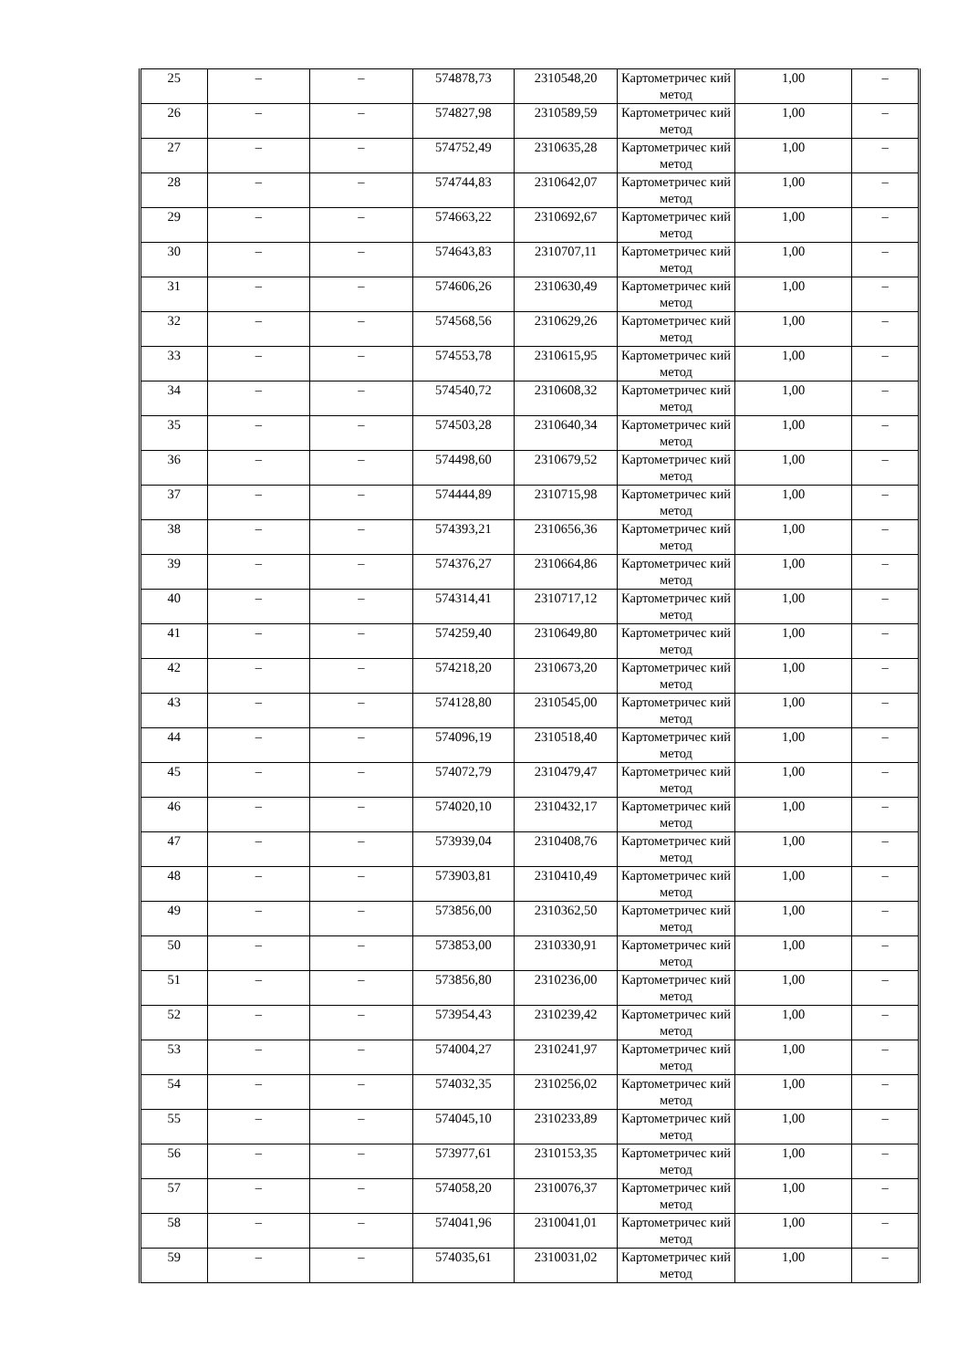| 25 | – | – | 574878,73 | 2310548,20 | Картометричес кий метод | 1,00 | – |
| 26 | – | – | 574827,98 | 2310589,59 | Картометричес кий метод | 1,00 | – |
| 27 | – | – | 574752,49 | 2310635,28 | Картометричес кий метод | 1,00 | – |
| 28 | – | – | 574744,83 | 2310642,07 | Картометричес кий метод | 1,00 | – |
| 29 | – | – | 574663,22 | 2310692,67 | Картометричес кий метод | 1,00 | – |
| 30 | – | – | 574643,83 | 2310707,11 | Картометричес кий метод | 1,00 | – |
| 31 | – | – | 574606,26 | 2310630,49 | Картометричес кий метод | 1,00 | – |
| 32 | – | – | 574568,56 | 2310629,26 | Картометричес кий метод | 1,00 | – |
| 33 | – | – | 574553,78 | 2310615,95 | Картометричес кий метод | 1,00 | – |
| 34 | – | – | 574540,72 | 2310608,32 | Картометричес кий метод | 1,00 | – |
| 35 | – | – | 574503,28 | 2310640,34 | Картометричес кий метод | 1,00 | – |
| 36 | – | – | 574498,60 | 2310679,52 | Картометричес кий метод | 1,00 | – |
| 37 | – | – | 574444,89 | 2310715,98 | Картометричес кий метод | 1,00 | – |
| 38 | – | – | 574393,21 | 2310656,36 | Картометричес кий метод | 1,00 | – |
| 39 | – | – | 574376,27 | 2310664,86 | Картометричес кий метод | 1,00 | – |
| 40 | – | – | 574314,41 | 2310717,12 | Картометричес кий метод | 1,00 | – |
| 41 | – | – | 574259,40 | 2310649,80 | Картометричес кий метод | 1,00 | – |
| 42 | – | – | 574218,20 | 2310673,20 | Картометричес кий метод | 1,00 | – |
| 43 | – | – | 574128,80 | 2310545,00 | Картометричес кий метод | 1,00 | – |
| 44 | – | – | 574096,19 | 2310518,40 | Картометричес кий метод | 1,00 | – |
| 45 | – | – | 574072,79 | 2310479,47 | Картометричес кий метод | 1,00 | – |
| 46 | – | – | 574020,10 | 2310432,17 | Картометричес кий метод | 1,00 | – |
| 47 | – | – | 573939,04 | 2310408,76 | Картометричес кий метод | 1,00 | – |
| 48 | – | – | 573903,81 | 2310410,49 | Картометричес кий метод | 1,00 | – |
| 49 | – | – | 573856,00 | 2310362,50 | Картометричес кий метод | 1,00 | – |
| 50 | – | – | 573853,00 | 2310330,91 | Картометричес кий метод | 1,00 | – |
| 51 | – | – | 573856,80 | 2310236,00 | Картометричес кий метод | 1,00 | – |
| 52 | – | – | 573954,43 | 2310239,42 | Картометричес кий метод | 1,00 | – |
| 53 | – | – | 574004,27 | 2310241,97 | Картометричес кий метод | 1,00 | – |
| 54 | – | – | 574032,35 | 2310256,02 | Картометричес кий метод | 1,00 | – |
| 55 | – | – | 574045,10 | 2310233,89 | Картометричес кий метод | 1,00 | – |
| 56 | – | – | 573977,61 | 2310153,35 | Картометричес кий метод | 1,00 | – |
| 57 | – | – | 574058,20 | 2310076,37 | Картометричес кий метод | 1,00 | – |
| 58 | – | – | 574041,96 | 2310041,01 | Картометричес кий метод | 1,00 | – |
| 59 | – | – | 574035,61 | 2310031,02 | Картометричес кий метод | 1,00 | – |